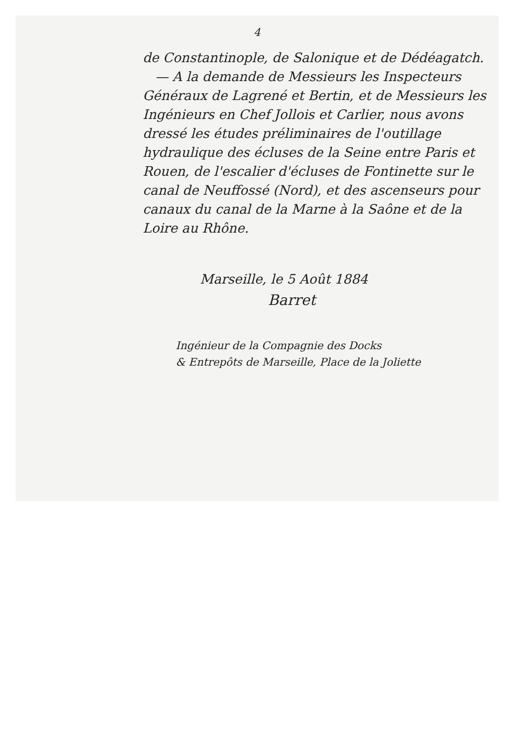4
de Constantinople, de Salonique et de Dédéagatch.
— A la demande de Messieurs les Inspecteurs Généraux de Lagrené et Bertin, et de Messieurs les Ingénieurs en Chef Jollois et Carlier, nous avons dressé les études préliminaires de l'outillage hydraulique des écluses de la Seine entre Paris et Rouen, de l'escalier d'écluses de Fontinette sur le canal de Neuffossé (Nord), et des ascenseurs pour canaux du canal de la Marne à la Saône et de la Loire au Rhône.
Marseille, le 5 Août 1884
Barret
Ingénieur de la Compagnie des Docks
& Entrepôts de Marseille, Place de la Joliette